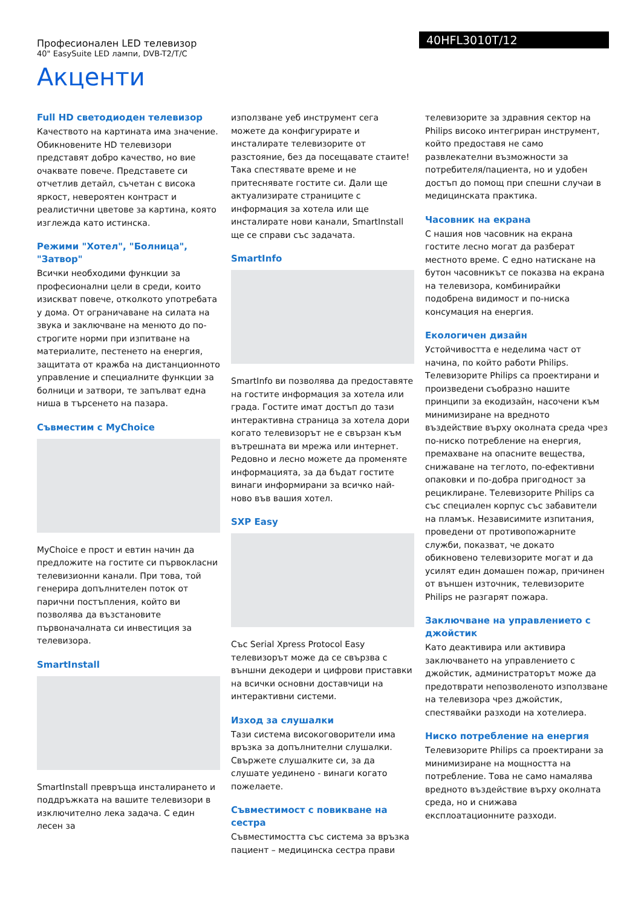Професионален LED телевизор
40" EasySuite LED лампи, DVB-T2/T/C
40HFL3010T/12
Акценти
Full HD светодиоден телевизор
Качеството на картината има значение. Обикновените HD телевизори представят добро качество, но вие очаквате повече. Представете си отчетлив детайл, съчетан с висока яркост, невероятен контраст и реалистични цветове за картина, която изглежда като истинска.
Режими "Хотел", "Болница", "Затвор"
Всички необходими функции за професионални цели в среди, които изискват повече, отколкото употребата у дома. От ограничаване на силата на звука и заключване на менюто до по-строгите норми при изпитване на материалите, пестенето на енергия, защитата от кражба на дистанционното управление и специалните функции за болници и затвори, те запълват една ниша в търсенето на пазара.
Съвместим с MyChoice
MyChoice е прост и евтин начин да предложите на гостите си първокласни телевизионни канали. При това, той генерира допълнителен поток от парични постъпления, който ви позволява да възстановите първоначалната си инвестиция за телевизора.
SmartInstall
SmartInstall превръща инсталирането и поддръжката на вашите телевизори в изключително лека задача. С един лесен за
използване уеб инструмент сега можете да конфигурирате и инсталирате телевизорите от разстояние, без да посещавате стаите! Така спестявате време и не притеснявате гостите си. Дали ще актуализирате страниците с информация за хотела или ще инсталирате нови канали, SmartInstall ще се справи със задачата.
SmartInfo
SmartInfo ви позволява да предоставяте на гостите информация за хотела или града. Гостите имат достъп до тази интерактивна страница за хотела дори когато телевизорът не е свързан към вътрешната ви мрежа или интернет. Редовно и лесно можете да променяте информацията, за да бъдат гостите винаги информирани за всичко най-ново във вашия хотел.
SXP Easy
Със Serial Xpress Protocol Easy телевизорът може да се свързва с външни декодери и цифрови приставки на всички основни доставчици на интерактивни системи.
Изход за слушалки
Тази система високоговорители има връзка за допълнителни слушалки. Свържете слушалките си, за да слушате уединено - винаги когато пожелаете.
Съвместимост с повикване на сестра
Съвместимостта със система за връзка пациент – медицинска сестра прави
телевизорите за здравния сектор на Philips високо интегриран инструмент, който предоставя не само развлекателни възможности за потребителя/пациента, но и удобен достъп до помощ при спешни случаи в медицинската практика.
Часовник на екрана
С нашия нов часовник на екрана гостите лесно могат да разберат местното време. С едно натискане на бутон часовникът се показва на екрана на телевизора, комбинирайки подобрена видимост и по-ниска консумация на енергия.
Екологичен дизайн
Устойчивостта е неделима част от начина, по който работи Philips. Телевизорите Philips са проектирани и произведени съобразно нашите принципи за екодизайн, насочени към минимизиране на вредното въздействие върху околната среда чрез по-ниско потребление на енергия, премахване на опасните вещества, снижаване на теглото, по-ефективни опаковки и по-добра пригодност за рециклиране. Телевизорите Philips са със специален корпус със забавители на пламък. Независимите изпитания, проведени от противопожарните служби, показват, че докато обикновено телевизорите могат и да усилят един домашен пожар, причинен от външен източник, телевизорите Philips не разгарят пожара.
Заключване на управлението с джойстик
Като деактивира или активира заключването на управлението с джойстик, администраторът може да предотврати непозволеното използване на телевизора чрез джойстик, спестявайки разходи на хотелиера.
Ниско потребление на енергия
Телевизорите Philips са проектирани за минимизиране на мощността на потребление. Това не само намалява вредното въздействие върху околната среда, но и снижава експлоатационните разходи.